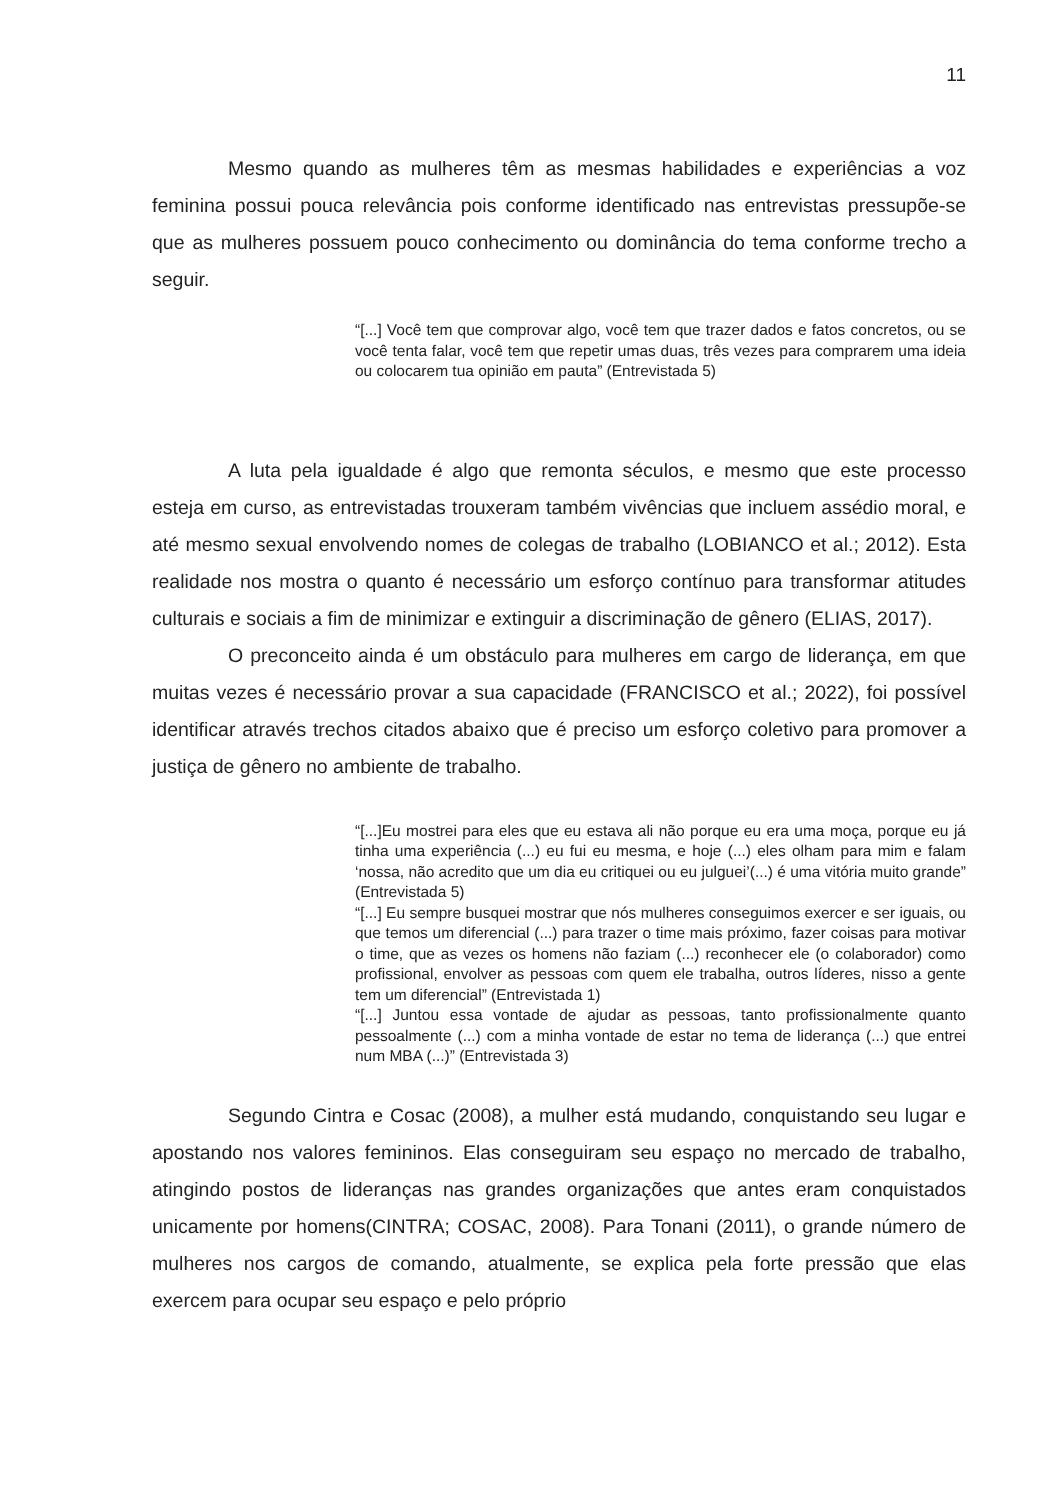11
Mesmo quando as mulheres têm as mesmas habilidades e experiências a voz feminina possui pouca relevância pois conforme identificado nas entrevistas pressupõe-se que as mulheres possuem pouco conhecimento ou dominância do tema conforme trecho a seguir.
“[...] Você tem que comprovar algo, você tem que trazer dados e fatos concretos, ou se você tenta falar, você tem que repetir umas duas, três vezes para comprarem uma ideia ou colocarem tua opinião em pauta” (Entrevistada 5)
A luta pela igualdade é algo que remonta séculos, e mesmo que este processo esteja em curso, as entrevistadas trouxeram também vivências que incluem assédio moral, e até mesmo sexual envolvendo nomes de colegas de trabalho (LOBIANCO et al.; 2012). Esta realidade nos mostra o quanto é necessário um esforço contínuo para transformar atitudes culturais e sociais a fim de minimizar e extinguir a discriminação de gênero (ELIAS, 2017).
O preconceito ainda é um obstáculo para mulheres em cargo de liderança, em que muitas vezes é necessário provar a sua capacidade (FRANCISCO et al.; 2022), foi possível identificar através trechos citados abaixo que é preciso um esforço coletivo para promover a justiça de gênero no ambiente de trabalho.
“[...]Eu mostrei para eles que eu estava ali não porque eu era uma moça, porque eu já tinha uma experiência (...) eu fui eu mesma, e hoje (...) eles olham para mim e falam ‘nossa, não acredito que um dia eu critiquei ou eu julguei’(...) é uma vitória muito grande” (Entrevistada 5)
“[...] Eu sempre busquei mostrar que nós mulheres conseguimos exercer e ser iguais, ou que temos um diferencial (...) para trazer o time mais próximo, fazer coisas para motivar o time, que as vezes os homens não faziam (...) reconhecer ele (o colaborador) como profissional, envolver as pessoas com quem ele trabalha, outros líderes, nisso a gente tem um diferencial” (Entrevistada 1)
“[...] Juntou essa vontade de ajudar as pessoas, tanto profissionalmente quanto pessoalmente (...) com a minha vontade de estar no tema de liderança (...) que entrei num MBA (...)” (Entrevistada 3)
Segundo Cintra e Cosac (2008), a mulher está mudando, conquistando seu lugar e apostando nos valores femininos. Elas conseguiram seu espaço no mercado de trabalho, atingindo postos de lideranças nas grandes organizações que antes eram conquistados unicamente por homens(CINTRA; COSAC, 2008). Para Tonani (2011), o grande número de mulheres nos cargos de comando, atualmente, se explica pela forte pressão que elas exercem para ocupar seu espaço e pelo próprio